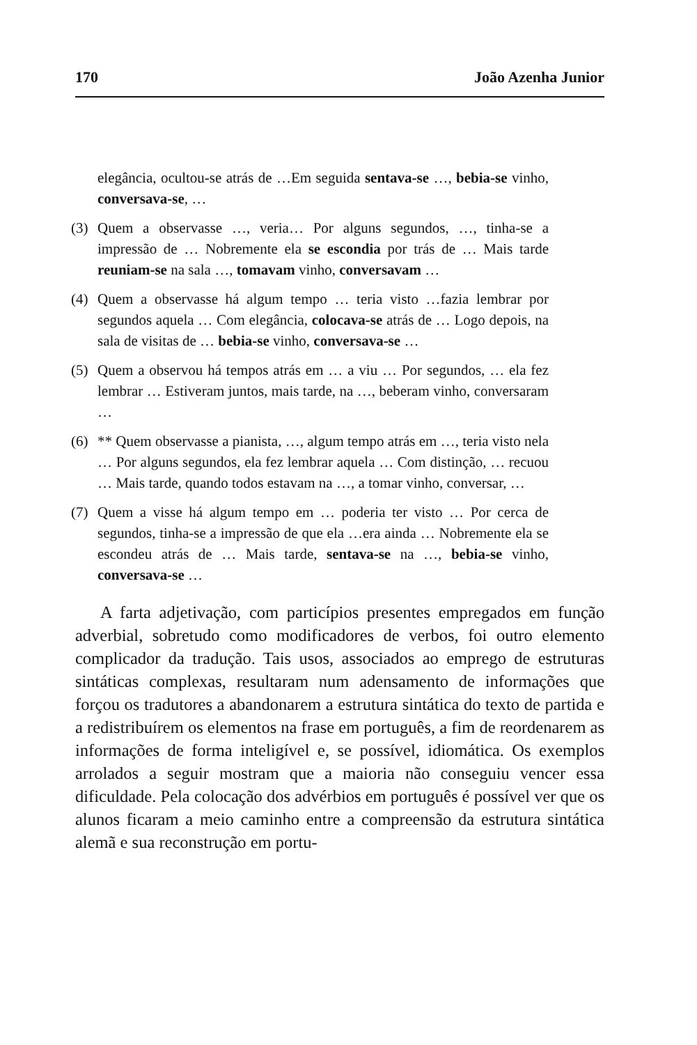170 João Azenha Junior
elegância, ocultou-se atrás de …Em seguida sentava-se …, bebia-se vinho, conversava-se, …
(3) Quem a observasse …, veria… Por alguns segundos, …, tinha-se a impressão de … Nobremente ela se escondia por trás de … Mais tarde reuniam-se na sala …, tomavam vinho, conversavam …
(4) Quem a observasse há algum tempo … teria visto …fazia lembrar por segundos aquela … Com elegância, colocava-se atrás de … Logo depois, na sala de visitas de … bebia-se vinho, conversava-se …
(5) Quem a observou há tempos atrás em … a viu … Por segundos, … ela fez lembrar … Estiveram juntos, mais tarde, na …, beberam vinho, conversaram …
(6) ** Quem observasse a pianista, …, algum tempo atrás em …, teria visto nela … Por alguns segundos, ela fez lembrar aquela … Com distinção, … recuou … Mais tarde, quando todos estavam na …, a tomar vinho, conversar, …
(7) Quem a visse há algum tempo em … poderia ter visto … Por cerca de segundos, tinha-se a impressão de que ela …era ainda … Nobremente ela se escondeu atrás de … Mais tarde, sentava-se na …, bebia-se vinho, conversava-se …
A farta adjetivação, com particípios presentes empregados em função adverbial, sobretudo como modificadores de verbos, foi outro elemento complicador da tradução. Tais usos, associados ao emprego de estruturas sintáticas complexas, resultaram num adensamento de informações que forçou os tradutores a abandonarem a estrutura sintática do texto de partida e a redistribuírem os elementos na frase em português, a fim de reordenarem as informações de forma inteligível e, se possível, idiomática. Os exemplos arrolados a seguir mostram que a maioria não conseguiu vencer essa dificuldade. Pela colocação dos advérbios em português é possível ver que os alunos ficaram a meio caminho entre a compreensão da estrutura sintática alemã e sua reconstrução em portu-